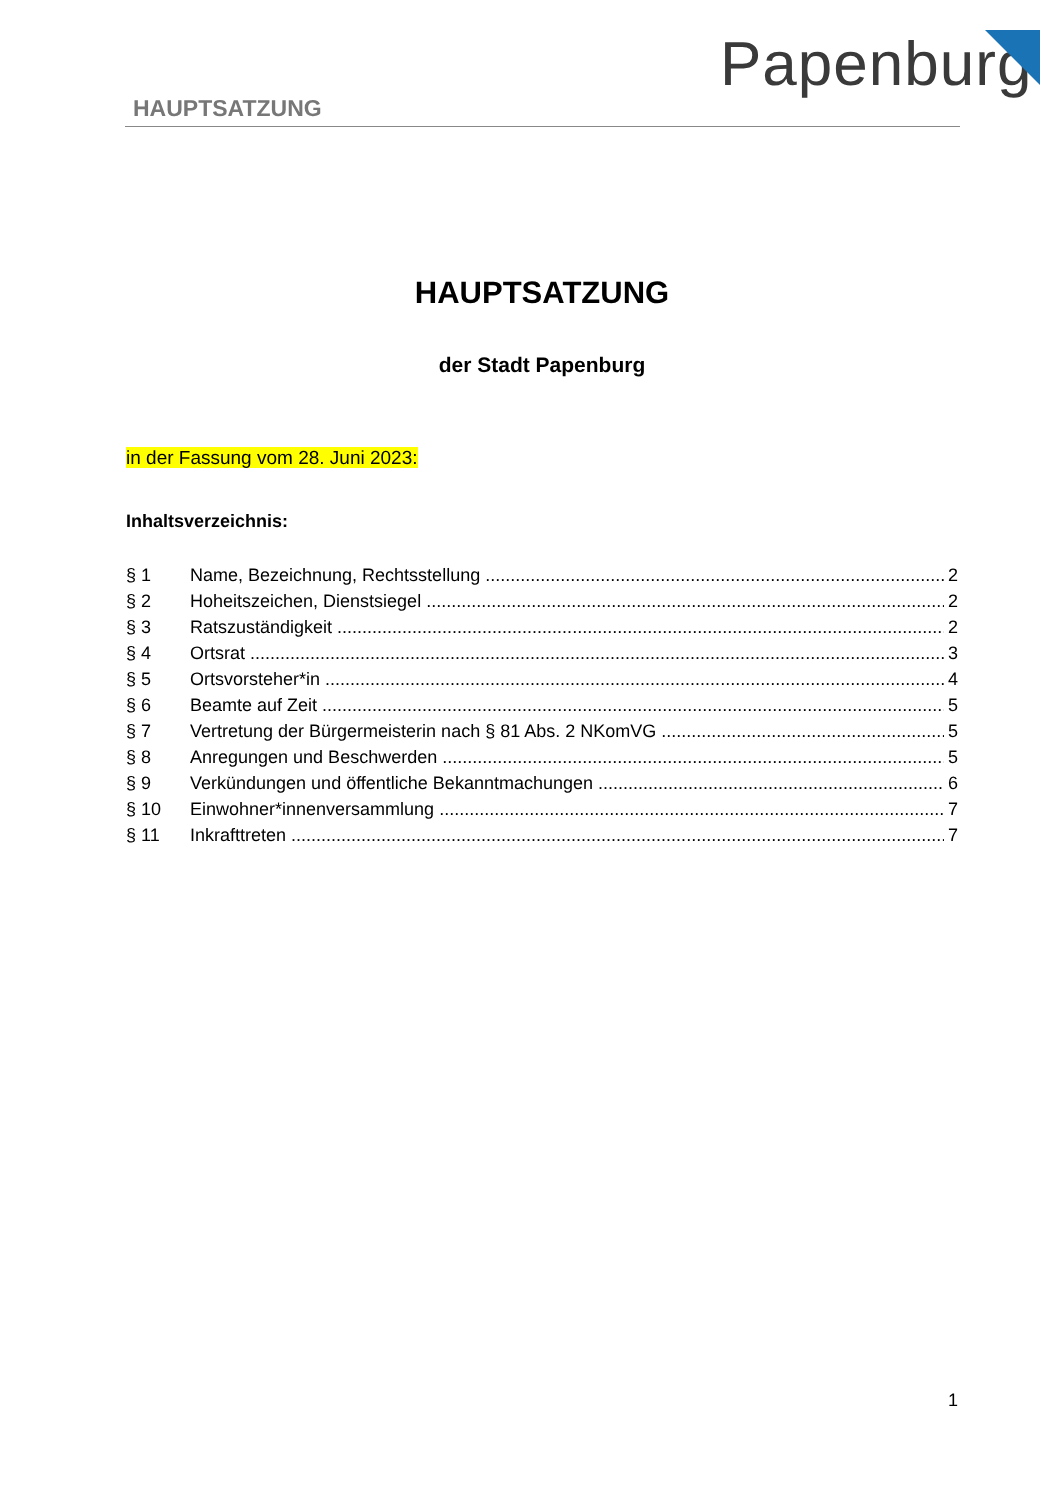Papenburg
HAUPTSATZUNG
HAUPTSATZUNG
der Stadt Papenburg
in der Fassung vom 28. Juni 2023:
Inhaltsverzeichnis:
§ 1 Name, Bezeichnung, Rechtsstellung 2
§ 2 Hoheitszeichen, Dienstsiegel 2
§ 3 Ratszuständigkeit 2
§ 4 Ortsrat 3
§ 5 Ortsvorsteher*in 4
§ 6 Beamte auf Zeit 5
§ 7 Vertretung der Bürgermeisterin nach § 81 Abs. 2 NKomVG 5
§ 8 Anregungen und Beschwerden 5
§ 9 Verkündungen und öffentliche Bekanntmachungen 6
§ 10 Einwohner*innenversammlung 7
§ 11 Inkrafttreten 7
1